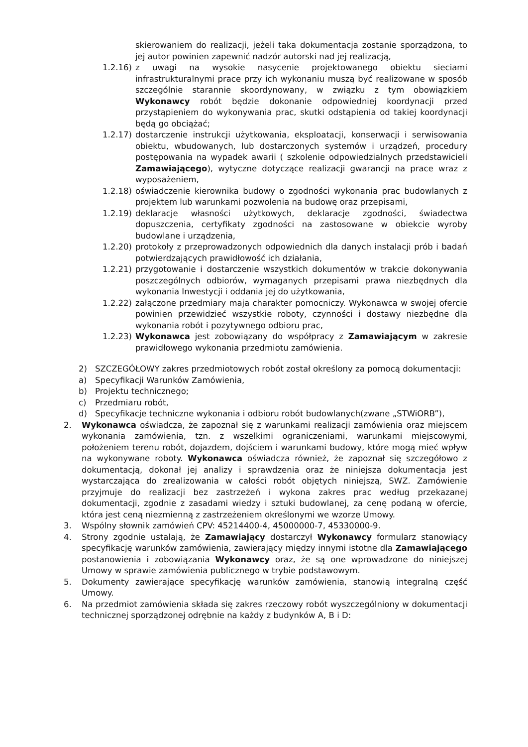skierowaniem do realizacji, jeżeli taka dokumentacja zostanie sporządzona, to jej autor powinien zapewnić nadzór autorski nad jej realizacją,
1.2.16)
z uwagi na wysokie nasycenie projektowanego obiektu sieciami infrastrukturalnymi prace przy ich wykonaniu muszą być realizowane w sposób szczególnie starannie skoordynowany, w związku z tym obowiązkiem Wykonawcy robót będzie dokonanie odpowiedniej koordynacji przed przystąpieniem do wykonywania prac, skutki odstąpienia od takiej koordynacji będą go obciążać;
1.2.17)
dostarczenie instrukcji użytkowania, eksploatacji, konserwacji i serwisowania obiektu, wbudowanych, lub dostarczonych systemów i urządzeń, procedury postępowania na wypadek awarii ( szkolenie odpowiedzialnych przedstawicieli Zamawiającego), wytyczne dotyczące realizacji gwarancji na prace wraz z wyposażeniem,
1.2.18)
oświadczenie kierownika budowy o zgodności wykonania prac budowlanych z projektem lub warunkami pozwolenia na budowę oraz przepisami,
1.2.19)
deklaracje własności użytkowych, deklaracje zgodności, świadectwa dopuszczenia, certyfikaty zgodności na zastosowane w obiekcie wyroby budowlane i urządzenia,
1.2.20)
protokoły z przeprowadzonych odpowiednich dla danych instalacji prób i badań potwierdzających prawidłowość ich działania,
1.2.21)
przygotowanie i dostarczenie wszystkich dokumentów w trakcie dokonywania poszczególnych odbiorów, wymaganych przepisami prawa niezbędnych dla wykonania Inwestycji i oddania jej do użytkowania,
1.2.22)
załączone przedmiary maja charakter pomocniczy. Wykonawca w swojej ofercie powinien przewidzieć wszystkie roboty, czynności i dostawy niezbędne dla wykonania robót i pozytywnego odbioru prac,
1.2.23)
Wykonawca jest zobowiązany do współpracy z Zamawiającym w zakresie prawidłowego wykonania przedmiotu zamówienia.
2) SZCZEGÓŁOWY zakres przedmiotowych robót został określony za pomocą dokumentacji:
a) Specyfikacji Warunków Zamówienia,
b) Projektu technicznego;
c) Przedmiaru robót,
d) Specyfikacje techniczne wykonania i odbioru robót budowlanych(zwane „STWiORB”),
2. Wykonawca oświadcza, że zapoznał się z warunkami realizacji zamówienia oraz miejscem wykonania zamówienia, tzn. z wszelkimi ograniczeniami, warunkami miejscowymi, położeniem terenu robót, dojazdem, dojściem i warunkami budowy, które mogą mieć wpływ na wykonywane roboty. Wykonawca oświadcza również, że zapoznał się szczegółowo z dokumentacją, dokonał jej analizy i sprawdzenia oraz że niniejsza dokumentacja jest wystarczająca do zrealizowania w całości robót objętych niniejszą, SWZ. Zamówienie przyjmuje do realizacji bez zastrzeżeń i wykona zakres prac według przekazanej dokumentacji, zgodnie z zasadami wiedzy i sztuki budowlanej, za cenę podaną w ofercie, która jest ceną niezmienną z zastrzeżeniem określonymi we wzorze Umowy.
3. Wspólny słownik zamówień CPV: 45214400-4, 45000000-7, 45330000-9.
4. Strony zgodnie ustalają, że Zamawiający dostarczył Wykonawcy formularz stanowiący specyfikację warunków zamówienia, zawierający między innymi istotne dla Zamawiającego postanowienia i zobowiązania Wykonawcy oraz, że są one wprowadzone do niniejszej Umowy w sprawie zamówienia publicznego w trybie podstawowym.
5. Dokumenty zawierające specyfikację warunków zamówienia, stanowią integralną część Umowy.
6. Na przedmiot zamówienia składa się zakres rzeczowy robót wyszczególniony w dokumentacji technicznej sporządzonej odrębnie na każdy z budynków A, B i D: